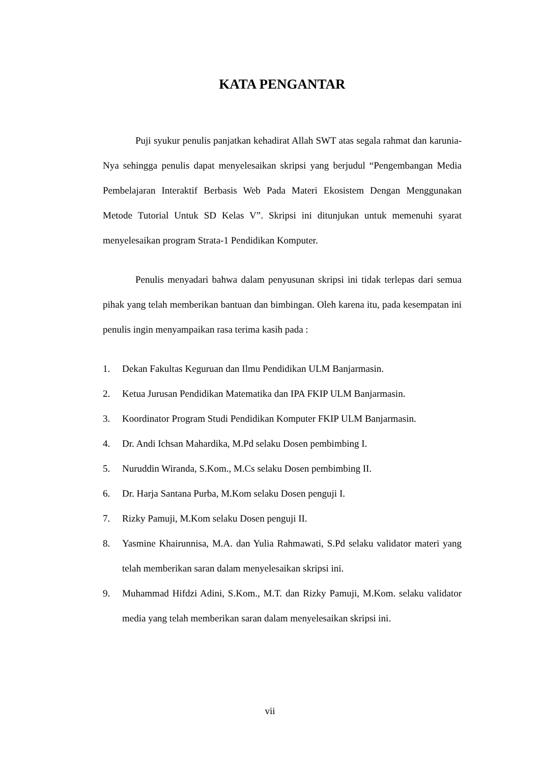KATA PENGANTAR
Puji syukur penulis panjatkan kehadirat Allah SWT atas segala rahmat dan karunia-Nya sehingga penulis dapat menyelesaikan skripsi yang berjudul “Pengembangan Media Pembelajaran Interaktif Berbasis Web Pada Materi Ekosistem Dengan Menggunakan Metode Tutorial Untuk SD Kelas V”. Skripsi ini ditunjukan untuk memenuhi syarat menyelesaikan program Strata-1 Pendidikan Komputer.
Penulis menyadari bahwa dalam penyusunan skripsi ini tidak terlepas dari semua pihak yang telah memberikan bantuan dan bimbingan. Oleh karena itu, pada kesempatan ini penulis ingin menyampaikan rasa terima kasih pada :
1. Dekan Fakultas Keguruan dan Ilmu Pendidikan ULM Banjarmasin.
2. Ketua Jurusan Pendidikan Matematika dan IPA FKIP ULM Banjarmasin.
3. Koordinator Program Studi Pendidikan Komputer FKIP ULM Banjarmasin.
4. Dr. Andi Ichsan Mahardika, M.Pd selaku Dosen pembimbing I.
5. Nuruddin Wiranda, S.Kom., M.Cs selaku Dosen pembimbing II.
6. Dr. Harja Santana Purba, M.Kom selaku Dosen penguji I.
7. Rizky Pamuji, M.Kom selaku Dosen penguji II.
8. Yasmine Khairunnisa, M.A. dan Yulia Rahmawati, S.Pd selaku validator materi yang telah memberikan saran dalam menyelesaikan skripsi ini.
9. Muhammad Hifdzi Adini, S.Kom., M.T. dan Rizky Pamuji, M.Kom. selaku validator media yang telah memberikan saran dalam menyelesaikan skripsi ini.
vii